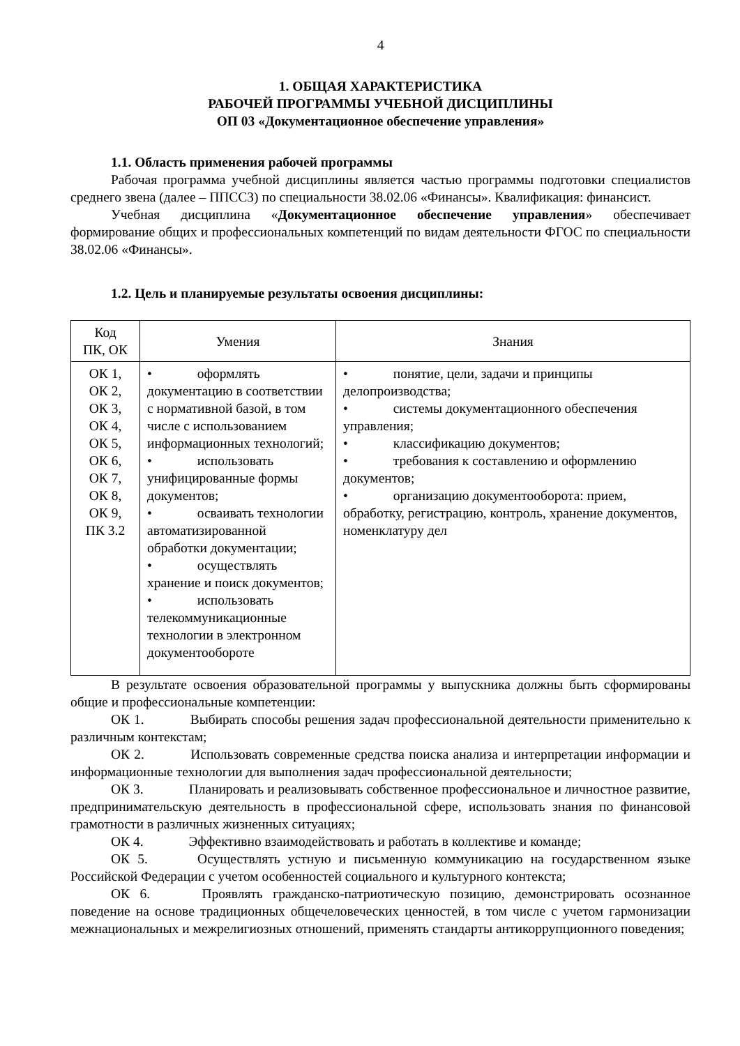4
1. ОБЩАЯ ХАРАКТЕРИСТИКА
РАБОЧЕЙ ПРОГРАММЫ УЧЕБНОЙ ДИСЦИПЛИНЫ
ОП 03 «Документационное обеспечение управления»
1.1. Область применения рабочей программы
Рабочая программа учебной дисциплины является частью программы подготовки специалистов среднего звена (далее – ППССЗ) по специальности 38.02.06 «Финансы». Квалификация: финансист.
Учебная дисциплина «Документационное обеспечение управления» обеспечивает формирование общих и профессиональных компетенций по видам деятельности ФГОС по специальности 38.02.06 «Финансы».
1.2. Цель и планируемые результаты освоения дисциплины:
| Код ПК, ОК | Умения | Знания |
| --- | --- | --- |
| ОК 1, ОК 2, ОК 3, ОК 4, ОК 5, ОК 6, ОК 7, ОК 8, ОК 9, ПК 3.2 | • оформлять документацию в соответствии с нормативной базой, в том числе с использованием информационных технологий; • использовать унифицированные формы документов; • осваивать технологии автоматизированной обработки документации; • осуществлять хранение и поиск документов; • использовать телекоммуникационные технологии в электронном документообороте | • понятие, цели, задачи и принципы делопроизводства; • системы документационного обеспечения управления; • классификацию документов; • требования к составлению и оформлению документов; • организацию документооборота: прием, обработку, регистрацию, контроль, хранение документов, номенклатуру дел |
В результате освоения образовательной программы у выпускника должны быть сформированы общие и профессиональные компетенции:
ОК 1. Выбирать способы решения задач профессиональной деятельности применительно к различным контекстам;
ОК 2. Использовать современные средства поиска анализа и интерпретации информации и информационные технологии для выполнения задач профессиональной деятельности;
ОК 3. Планировать и реализовывать собственное профессиональное и личностное развитие, предпринимательскую деятельность в профессиональной сфере, использовать знания по финансовой грамотности в различных жизненных ситуациях;
ОК 4. Эффективно взаимодействовать и работать в коллективе и команде;
ОК 5. Осуществлять устную и письменную коммуникацию на государственном языке Российской Федерации с учетом особенностей социального и культурного контекста;
ОК 6. Проявлять гражданско-патриотическую позицию, демонстрировать осознанное поведение на основе традиционных общечеловеческих ценностей, в том числе с учетом гармонизации межнациональных и межрелигиозных отношений, применять стандарты антикоррупционного поведения;